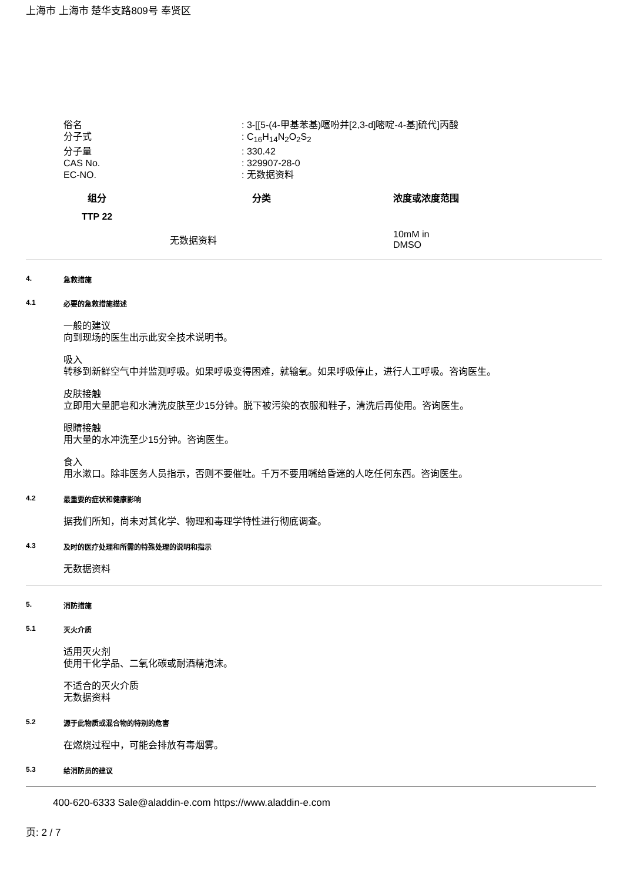上海市 上海市 楚华支路809号 奉贤区
俗名: 3-[[5-(4-甲基苯基)噻吩并[2,3-d]嘧啶-4-基]硫代]丙酸
分子式: C<sub>16</sub>H<sub>14</sub>N<sub>2</sub>O<sub>2</sub>S<sub>2</sub>
分子量: 330.42
CAS No.: 329907-28-0
EC-NO.: 无数据资料
| 组分 | 分类 | 浓度或浓度范围 |
| --- | --- | --- |
| TTP 22 | | |
| 无数据资料 | | 10mM in DMSO |
4. 急救措施
4.1 必要的急救措施描述
一般的建议
向到现场的医生出示此安全技术说明书。
吸入
转移到新鲜空气中并监测呼吸。如果呼吸变得困难，就输氧。如果呼吸停止，进行人工呼吸。咨询医生。
皮肤接触
立即用大量肥皂和水清洗皮肤至少15分钟。脱下被污染的衣服和鞋子，清洗后再使用。咨询医生。
眼睛接触
用大量的水冲洗至少15分钟。咨询医生。
食入
用水漱口。除非医务人员指示，否则不要催吐。千万不要用嘴给昏迷的人吃任何东西。咨询医生。
4.2 最重要的症状和健康影响
据我们所知，尚未对其化学、物理和毒理学特性进行彻底调查。
4.3 及时的医疗处理和所需的特殊处理的说明和指示
无数据资料
5. 消防措施
5.1 灭火介质
适用灭火剂
使用干化学品、二氧化碳或耐酒精泡沫。
不适合的灭火介质
无数据资料
5.2 源于此物质或混合物的特别的危害
在燃烧过程中，可能会排放有毒烟雾。
5.3 给消防员的建议
400-620-6333 Sale@aladdin-e.com https://www.aladdin-e.com
页: 2 / 7